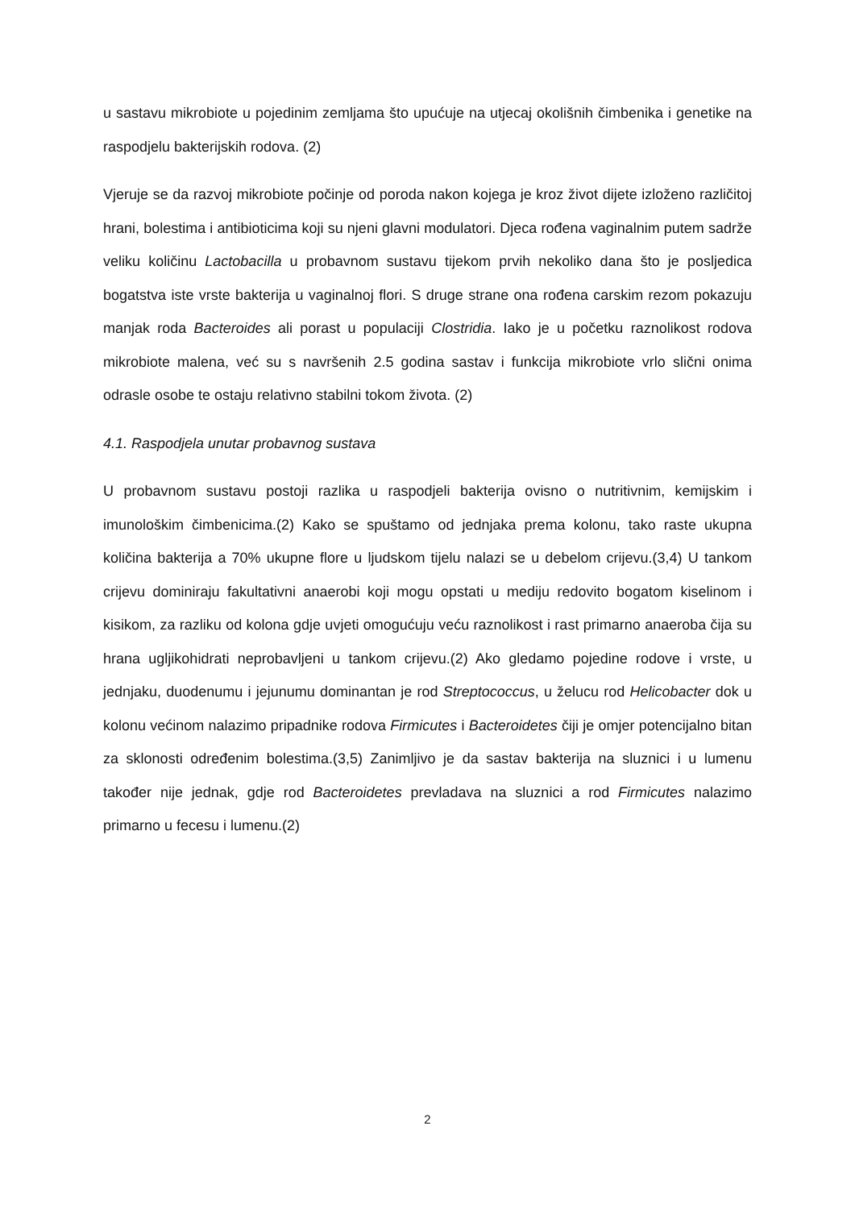u sastavu mikrobiote u pojedinim zemljama što upućuje na utjecaj okolišnih čimbenika i genetike na raspodjelu bakterijskih rodova. (2)
Vjeruje se da razvoj mikrobiote počinje od poroda nakon kojega je kroz život dijete izloženo različitoj hrani, bolestima i antibioticima koji su njeni glavni modulatori. Djeca rođena vaginalnim putem sadrže veliku količinu Lactobacilla u probavnom sustavu tijekom prvih nekoliko dana što je posljedica bogatstva iste vrste bakterija u vaginalnoj flori. S druge strane ona rođena carskim rezom pokazuju manjak roda Bacteroides ali porast u populaciji Clostridia. Iako je u početku raznolikost rodova mikrobiote malena, već su s navršenih 2.5 godina sastav i funkcija mikrobiote vrlo slični onima odrasle osobe te ostaju relativno stabilni tokom života. (2)
4.1. Raspodjela unutar probavnog sustava
U probavnom sustavu postoji razlika u raspodjeli bakterija ovisno o nutritivnim, kemijskim i imunološkim čimbenicima.(2) Kako se spuštamo od jednjaka prema kolonu, tako raste ukupna količina bakterija a 70% ukupne flore u ljudskom tijelu nalazi se u debelom crijevu.(3,4) U tankom crijevu dominiraju fakultativni anaerobi koji mogu opstati u mediju redovito bogatom kiselinom i kisikom, za razliku od kolona gdje uvjeti omogućuju veću raznolikost i rast primarno anaeroba čija su hrana ugljikohidrati neprobavljeni u tankom crijevu.(2) Ako gledamo pojedine rodove i vrste, u jednjaku, duodenumu i jejunumu dominantan je rod Streptococcus, u želucu rod Helicobacter dok u kolonu većinom nalazimo pripadnike rodova Firmicutes i Bacteroidetes čiji je omjer potencijalno bitan za sklonosti određenim bolestima.(3,5) Zanimljivo je da sastav bakterija na sluznici i u lumenu također nije jednak, gdje rod Bacteroidetes prevladava na sluznici a rod Firmicutes nalazimo primarno u fecesu i lumenu.(2)
2